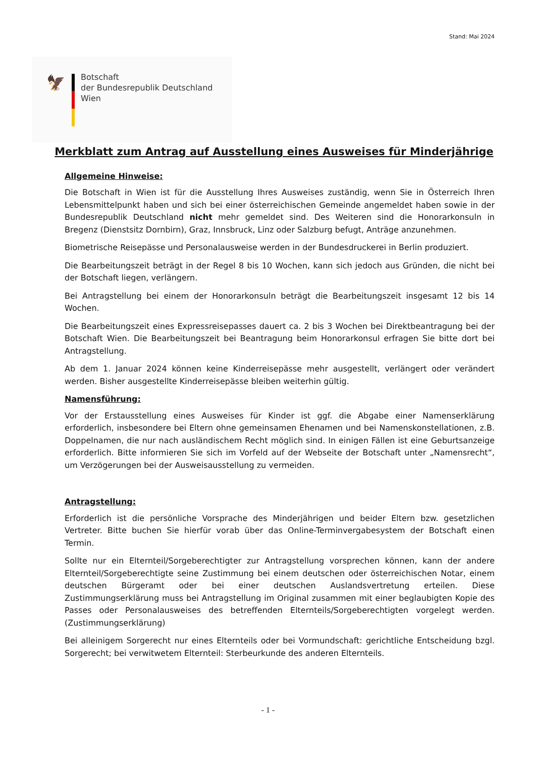Stand: Mai 2024
🦅
Botschaft
der Bundesrepublik Deutschland
Wien
Merkblatt zum Antrag auf Ausstellung eines Ausweises für Minderjährige
Allgemeine Hinweise:
Die Botschaft in Wien ist für die Ausstellung Ihres Ausweises zuständig, wenn Sie in Österreich Ihren Lebensmittelpunkt haben und sich bei einer österreichischen Gemeinde angemeldet haben sowie in der Bundesrepublik Deutschland nicht mehr gemeldet sind. Des Weiteren sind die Honorarkonsuln in Bregenz (Dienstsitz Dornbirn), Graz, Innsbruck, Linz oder Salzburg befugt, Anträge anzunehmen.
Biometrische Reisepässe und Personalausweise werden in der Bundesdruckerei in Berlin produziert.
Die Bearbeitungszeit beträgt in der Regel 8 bis 10 Wochen, kann sich jedoch aus Gründen, die nicht bei der Botschaft liegen, verlängern.
Bei Antragstellung bei einem der Honorarkonsuln beträgt die Bearbeitungszeit insgesamt 12 bis 14 Wochen.
Die Bearbeitungszeit eines Expressreisepasses dauert ca. 2 bis 3 Wochen bei Direktbeantragung bei der Botschaft Wien. Die Bearbeitungszeit bei Beantragung beim Honorarkonsul erfragen Sie bitte dort bei Antragstellung.
Ab dem 1. Januar 2024 können keine Kinderreisepässe mehr ausgestellt, verlängert oder verändert werden. Bisher ausgestellte Kinderreisepässe bleiben weiterhin gültig.
Namensführung:
Vor der Erstausstellung eines Ausweises für Kinder ist ggf. die Abgabe einer Namenserklärung erforderlich, insbesondere bei Eltern ohne gemeinsamen Ehenamen und bei Namenskonstellationen, z.B. Doppelnamen, die nur nach ausländischem Recht möglich sind. In einigen Fällen ist eine Geburtsanzeige erforderlich. Bitte informieren Sie sich im Vorfeld auf der Webseite der Botschaft unter „Namensrecht“, um Verzögerungen bei der Ausweisausstellung zu vermeiden.
Antragstellung:
Erforderlich ist die persönliche Vorsprache des Minderjährigen und beider Eltern bzw. gesetzlichen Vertreter. Bitte buchen Sie hierfür vorab über das Online-Terminvergabesystem der Botschaft einen Termin.
Sollte nur ein Elternteil/Sorgeberechtigter zur Antragstellung vorsprechen können, kann der andere Elternteil/Sorgeberechtigte seine Zustimmung bei einem deutschen oder österreichischen Notar, einem deutschen Bürgeramt oder bei einer deutschen Auslandsvertretung erteilen. Diese Zustimmungserklärung muss bei Antragstellung im Original zusammen mit einer beglaubigten Kopie des Passes oder Personalausweises des betreffenden Elternteils/Sorgeberechtigten vorgelegt werden. (Zustimmungserklärung)
Bei alleinigem Sorgerecht nur eines Elternteils oder bei Vormundschaft: gerichtliche Entscheidung bzgl. Sorgerecht; bei verwitwetem Elternteil: Sterbeurkunde des anderen Elternteils.
- 1 -